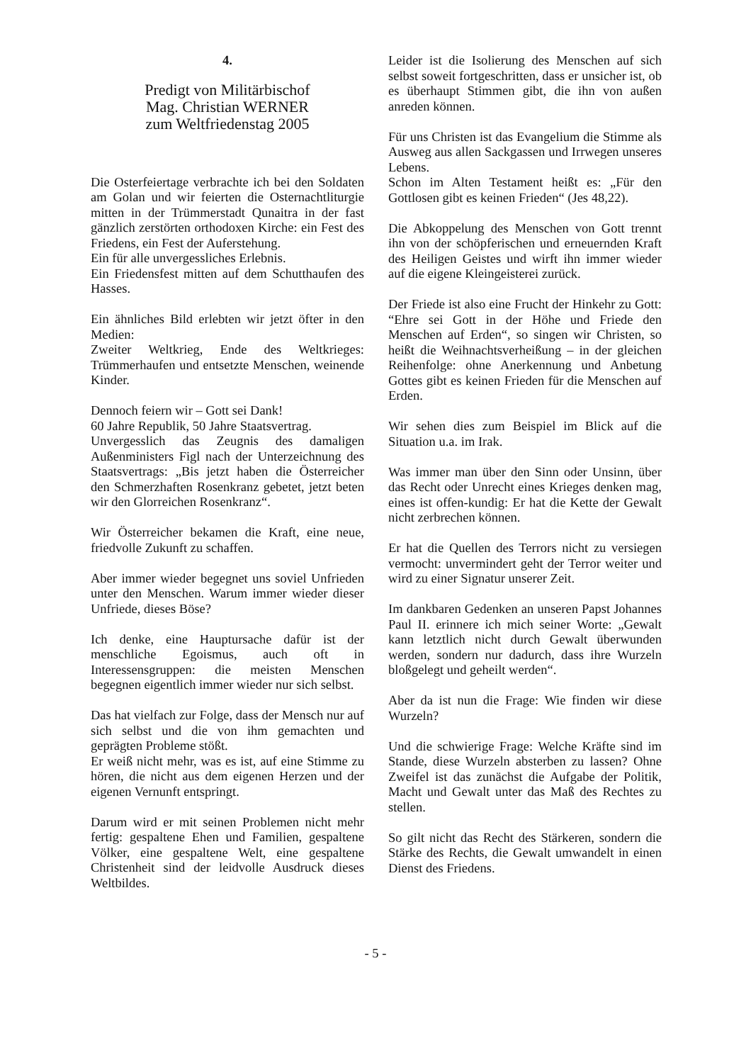4.
Predigt von Militärbischof
Mag. Christian WERNER
zum Weltfriedenstag 2005
Die Osterfeiertage verbrachte ich bei den Soldaten am Golan und wir feierten die Osternachtliturgie mitten in der Trümmerstadt Qunaitra in der fast gänzlich zerstörten orthodoxen Kirche: ein Fest des Friedens, ein Fest der Auferstehung.
Ein für alle unvergessliches Erlebnis.
Ein Friedensfest mitten auf dem Schutthaufen des Hasses.
Ein ähnliches Bild erlebten wir jetzt öfter in den Medien:
Zweiter Weltkrieg, Ende des Weltkrieges: Trümmerhaufen und entsetzte Menschen, weinende Kinder.
Dennoch feiern wir – Gott sei Dank!
60 Jahre Republik, 50 Jahre Staatsvertrag.
Unvergesslich das Zeugnis des damaligen Außenministers Figl nach der Unterzeichnung des Staatsvertrags: „Bis jetzt haben die Österreicher den Schmerzhaften Rosenkranz gebetet, jetzt beten wir den Glorreichen Rosenkranz“.
Wir Österreicher bekamen die Kraft, eine neue, friedvolle Zukunft zu schaffen.
Aber immer wieder begegnet uns soviel Unfrieden unter den Menschen. Warum immer wieder dieser Unfriede, dieses Böse?
Ich denke, eine Hauptursache dafür ist der menschliche Egoismus, auch oft in Interessensgruppen: die meisten Menschen begegnen eigentlich immer wieder nur sich selbst.
Das hat vielfach zur Folge, dass der Mensch nur auf sich selbst und die von ihm gemachten und geprägten Probleme stößt.
Er weiß nicht mehr, was es ist, auf eine Stimme zu hören, die nicht aus dem eigenen Herzen und der eigenen Vernunft entspringt.
Darum wird er mit seinen Problemen nicht mehr fertig: gespaltene Ehen und Familien, gespaltene Völker, eine gespaltene Welt, eine gespaltene Christenheit sind der leidvolle Ausdruck dieses Weltbildes.
Leider ist die Isolierung des Menschen auf sich selbst soweit fortgeschritten, dass er unsicher ist, ob es überhaupt Stimmen gibt, die ihn von außen anreden können.
Für uns Christen ist das Evangelium die Stimme als Ausweg aus allen Sackgassen und Irrwegen unseres Lebens.
Schon im Alten Testament heißt es: „Für den Gottlosen gibt es keinen Frieden“ (Jes 48,22).
Die Abkoppelung des Menschen von Gott trennt ihn von der schöpferischen und erneuernden Kraft des Heiligen Geistes und wirft ihn immer wieder auf die eigene Kleingeisterei zurück.
Der Friede ist also eine Frucht der Hinkehr zu Gott: “Ehre sei Gott in der Höhe und Friede den Menschen auf Erden“, so singen wir Christen, so heißt die Weihnachtsverheißung – in der gleichen Reihenfolge: ohne Anerkennung und Anbetung Gottes gibt es keinen Frieden für die Menschen auf Erden.
Wir sehen dies zum Beispiel im Blick auf die Situation u.a. im Irak.
Was immer man über den Sinn oder Unsinn, über das Recht oder Unrecht eines Krieges denken mag, eines ist offen-kundig: Er hat die Kette der Gewalt nicht zerbrechen können.
Er hat die Quellen des Terrors nicht zu versiegen vermocht: unvermindert geht der Terror weiter und wird zu einer Signatur unserer Zeit.
Im dankbaren Gedenken an unseren Papst Johannes Paul II. erinnere ich mich seiner Worte: „Gewalt kann letztlich nicht durch Gewalt überwunden werden, sondern nur dadurch, dass ihre Wurzeln bloßgelegt und geheilt werden“.
Aber da ist nun die Frage: Wie finden wir diese Wurzeln?
Und die schwierige Frage: Welche Kräfte sind im Stande, diese Wurzeln absterben zu lassen? Ohne Zweifel ist das zunächst die Aufgabe der Politik, Macht und Gewalt unter das Maß des Rechtes zu stellen.
So gilt nicht das Recht des Stärkeren, sondern die Stärke des Rechts, die Gewalt umwandelt in einen Dienst des Friedens.
- 5 -